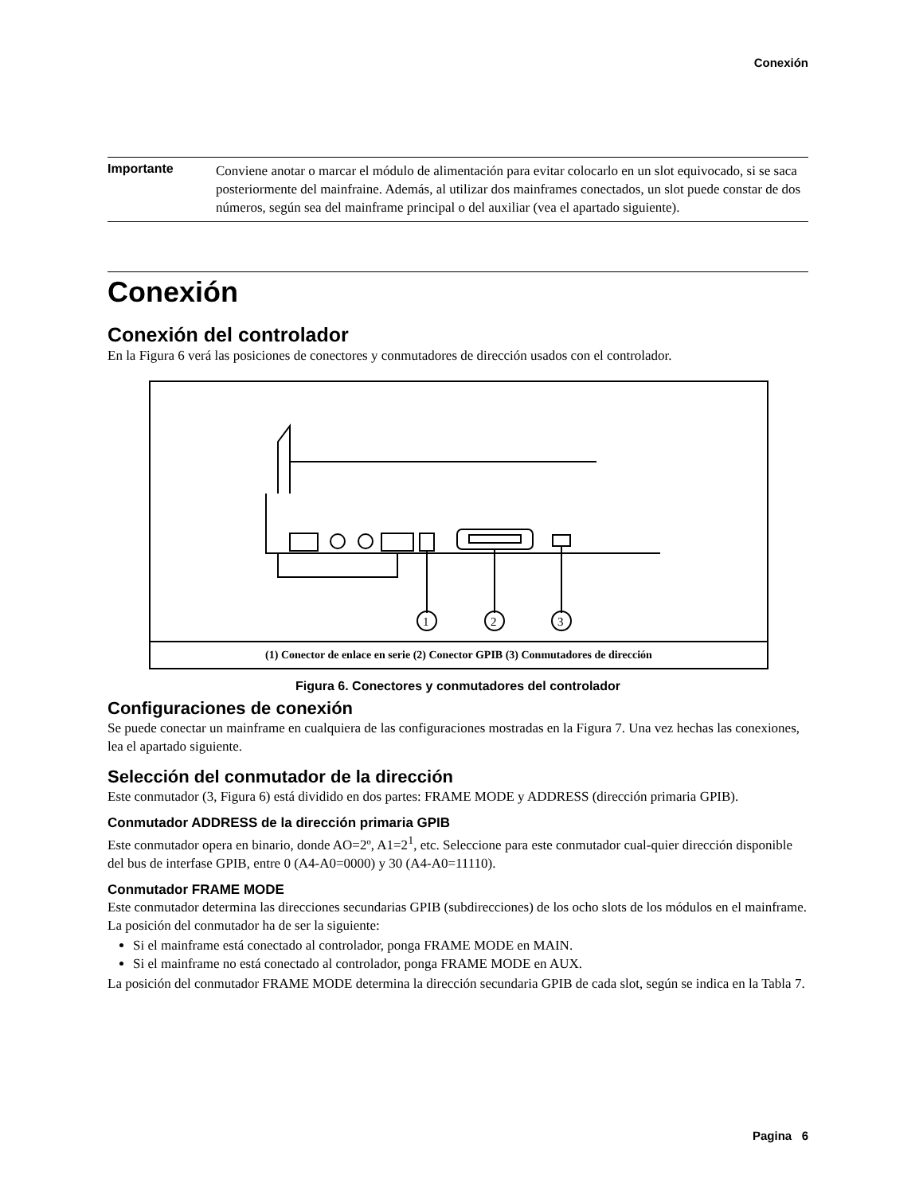Conexión
Importante
Conviene anotar o marcar el módulo de alimentación para evitar colocarlo en un slot equivocado, si se saca posteriormente del mainfraine. Además, al utilizar dos mainframes conectados, un slot puede constar de dos números, según sea del mainframe principal o del auxiliar (vea el apartado siguiente).
Conexión
Conexión del controlador
En la Figura 6 verá las posiciones de conectores y conmutadores de dirección usados con el controlador.
1
2
3
(1) Conector de enlace en serie (2) Conector GPIB (3) Conmutadores de dirección
Figura 6. Conectores y conmutadores del controlador
Configuraciones de conexión
Se puede conectar un mainframe en cualquiera de las configuraciones mostradas en la Figura 7. Una vez hechas las conexiones, lea el apartado siguiente.
Selección del conmutador de la dirección
Este conmutador (3, Figura 6) está dividido en dos partes: FRAME MODE y ADDRESS (dirección primaria GPIB).
Conmutador ADDRESS de la dirección primaria GPIB
Este conmutador opera en binario, donde AO=2º, A1=2<sup>1</sup>, etc. Seleccione para este conmutador cual-quier dirección disponible del bus de interfase GPIB, entre 0 (A4-A0=0000) y 30 (A4-A0=11110).
Conmutador FRAME MODE
Este conmutador determina las direcciones secundarias GPIB (subdirecciones) de los ocho slots de los módulos en el mainframe. La posición del conmutador ha de ser la siguiente:
Si el mainframe está conectado al controlador, ponga FRAME MODE en MAIN.
Si el mainframe no está conectado al controlador, ponga FRAME MODE en AUX.
La posición del conmutador FRAME MODE determina la dirección secundaria GPIB de cada slot, según se indica en la Tabla 7.
Pagina 6